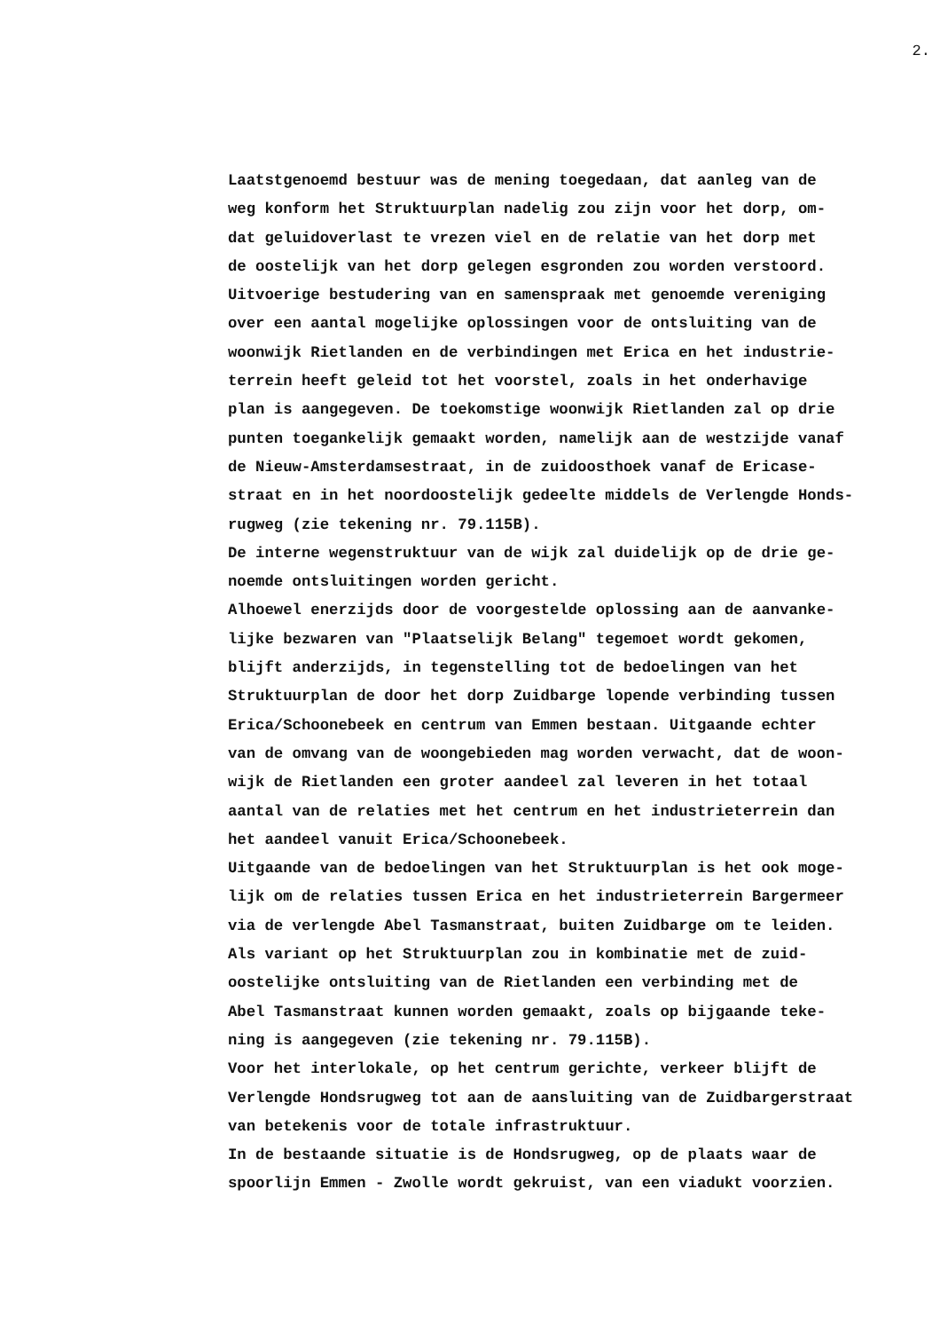2.
Laatstgenoemd bestuur was de mening toegedaan, dat aanleg van de weg konform het Struktuurplan nadelig zou zijn voor het dorp, om- dat geluidoverlast te vrezen viel en de relatie van het dorp met de oostelijk van het dorp gelegen esgronden zou worden verstoord. Uitvoerige bestudering van en samenspraak met genoemde vereniging over een aantal mogelijke oplossingen voor de ontsluiting van de woonwijk Rietlanden en de verbindingen met Erica en het industrie- terrein heeft geleid tot het voorstel, zoals in het onderhavige plan is aangegeven. De toekomstige woonwijk Rietlanden zal op drie punten toegankelijk gemaakt worden, namelijk aan de westzijde vanaf de Nieuw-Amsterdamsestraat, in de zuidoosthoek vanaf de Ericase- straat en in het noordoostelijk gedeelte middels de Verlengde Honds- rugweg (zie tekening nr. 79.115B). De interne wegenstruktuur van de wijk zal duidelijk op de drie ge- noemde ontsluitingen worden gericht. Alhoewel enerzijds door de voorgestelde oplossing aan de aanvanke- lijke bezwaren van "Plaatselijk Belang" tegemoet wordt gekomen, blijft anderzijds, in tegenstelling tot de bedoelingen van het Struktuurplan de door het dorp Zuidbarge lopende verbinding tussen Erica/Schoonebeek en centrum van Emmen bestaan. Uitgaande echter van de omvang van de woongebieden mag worden verwacht, dat de woon- wijk de Rietlanden een groter aandeel zal leveren in het totaal aantal van de relaties met het centrum en het industrieterrein dan het aandeel vanuit Erica/Schoonebeek. Uitgaande van de bedoelingen van het Struktuurplan is het ook moge- lijk om de relaties tussen Erica en het industrieterrein Bargermeer via de verlengde Abel Tasmanstraat, buiten Zuidbarge om te leiden. Als variant op het Struktuurplan zou in kombinatie met de zuid- oostelijke ontsluiting van de Rietlanden een verbinding met de Abel Tasmanstraat kunnen worden gemaakt, zoals op bijgaande teke- ning is aangegeven (zie tekening nr. 79.115B). Voor het interlokale, op het centrum gerichte, verkeer blijft de Verlengde Hondsrugweg tot aan de aansluiting van de Zuidbargerstraat van betekenis voor de totale infrastruktuur. In de bestaande situatie is de Hondsrugweg, op de plaats waar de spoorlijn Emmen - Zwolle wordt gekruist, van een viadukt voorzien.